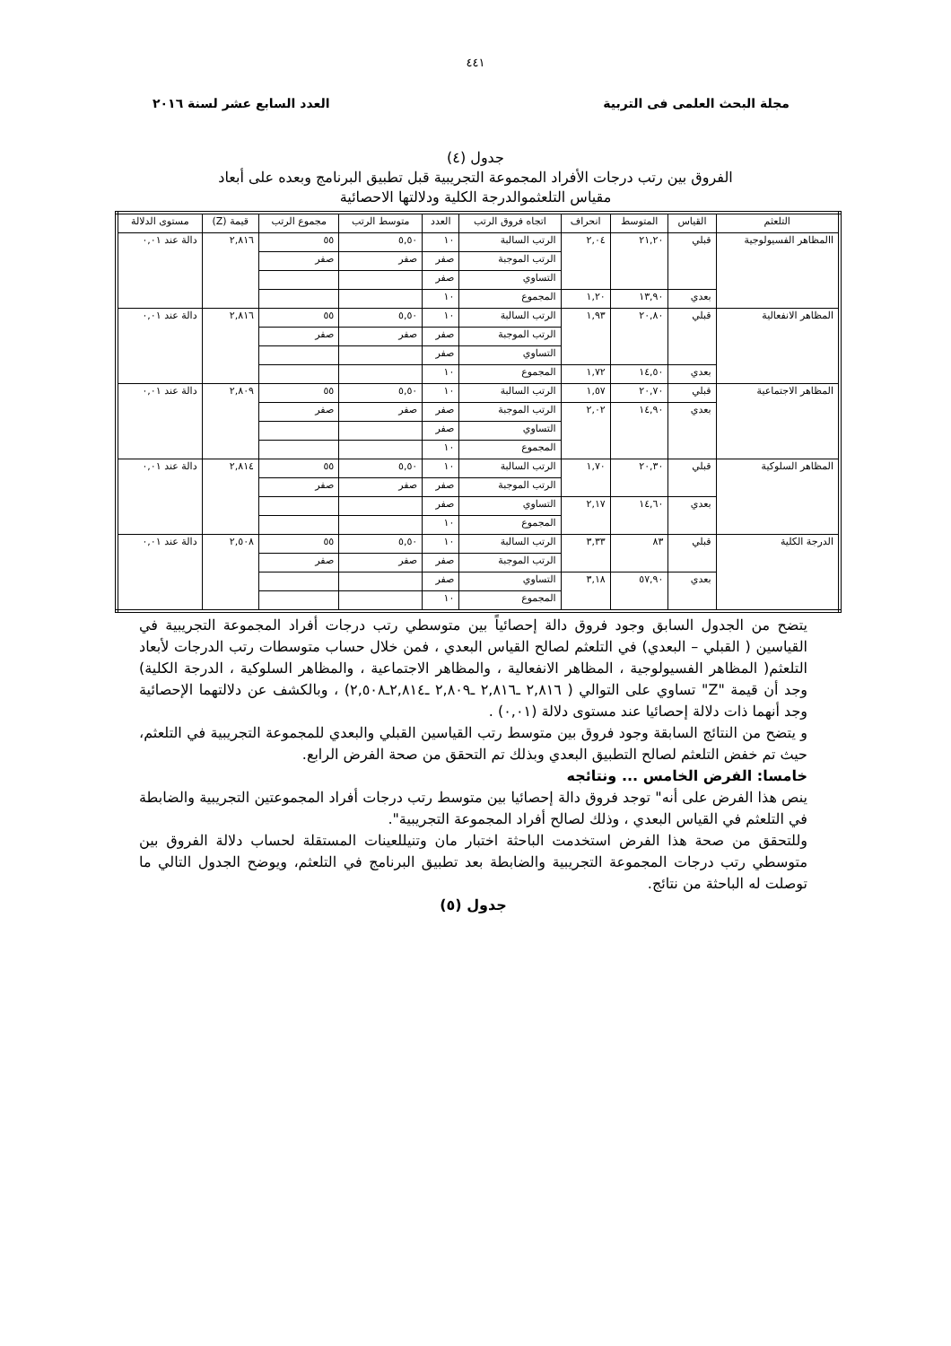٤٤١
مجلة البحث العلمى فى التربية العدد السابع عشر لسنة ٢٠١٦
جدول (٤)
الفروق بين رتب درجات الأفراد المجموعة التجريبية قبل تطبيق البرنامج وبعده على أبعاد
مقياس التلعثموالدرجة الكلية ودلالتها الاحصائية
| التلعثم | القياس | المتوسط | انحراف | اتجاه فروق الرتب | العدد | متوسط الرتب | مجموع الرتب | قيمة (Z) | مستوى الدلالة |
| --- | --- | --- | --- | --- | --- | --- | --- | --- | --- |
| االمظاهر الفسيولوجية | قبلي | ٢١,٢٠ | ٢,٠٤ | الرتب السالبة | ١٠ | ٥,٥٠ | ٥٥ | ٢,٨١٦ | دالة عند ٠,٠١ |
| | | | | الرتب الموجبة | صفر | صفر | صفر | | |
| | | | | التساوي | صفر | | | | |
| | بعدي | ١٣,٩٠ | ١,٢٠ | المجموع | ١٠ | | | | |
| المظاهر الانفعالية | قبلي | ٢٠,٨٠ | ١,٩٣ | الرتب السالبة | ١٠ | ٥,٥٠ | ٥٥ | ٢,٨١٦ | دالة عند ٠,٠١ |
| | | | | الرتب الموجبة | صفر | صفر | صفر | | |
| | | | | التساوي | صفر | | | | |
| | بعدي | ١٤,٥٠ | ١,٧٢ | المجموع | ١٠ | | | | |
| المظاهر الاجتماعية | قبلي | ٢٠,٧٠ | ١,٥٧ | الرتب السالبة | ١٠ | ٥,٥٠ | ٥٥ | ٢,٨٠٩ | دالة عند ٠,٠١ |
| | بعدي | ١٤,٩٠ | ٢,٠٢ | الرتب الموجبة | صفر | صفر | صفر | | |
| | | | | التساوي | صفر | | | | |
| | | | | المجموع | ١٠ | | | | |
| المظاهر السلوكية | قبلي | ٢٠,٣٠ | ١,٧٠ | الرتب السالبة | ١٠ | ٥,٥٠ | ٥٥ | ٢,٨١٤ | دالة عند ٠,٠١ |
| | | | | الرتب الموجبة | صفر | صفر | صفر | | |
| | بعدي | ١٤,٦٠ | ٢,١٧ | التساوي | صفر | | | | |
| | | | | المجموع | ١٠ | | | | |
| الدرجة الكلية | قبلي | ٨٣ | ٣,٣٣ | الرتب السالبة | ١٠ | ٥,٥٠ | ٥٥ | ٢,٥٠٨ | دالة عند ٠,٠١ |
| | | | | الرتب الموجبة | صفر | صفر | صفر | | |
| | بعدي | ٥٧,٩٠ | ٣,١٨ | التساوي | صفر | | | | |
| | | | | المجموع | ١٠ | | | | |
يتضح من الجدول السابق وجود فروق دالة إحصائياً بين متوسطي رتب درجات أفراد المجموعة التجريبية في القياسين ( القبلي – البعدي) في التلعثم لصالح القياس البعدي ، فمن خلال حساب متوسطات رتب الدرجات لأبعاد التلعثم( المظاهر الفسيولوجية ، المظاهر الانفعالية ، والمظاهر الاجتماعية ، والمظاهر السلوكية ، الدرجة الكلية) وجد أن قيمة "Z" تساوي على التوالي ( ٢,٨١٦ ـ٢,٨١٦ ـ٢,٨٠٩ ـ٢,٨١٤ـ٢,٥٠٨) ، وبالكشف عن دلالتهما الإحصائية وجد أنهما ذات دلالة إحصائيا عند مستوى دلالة (٠,٠١) .
و يتضح من النتائج السابقة وجود فروق بين متوسط رتب القياسين القبلي والبعدي للمجموعة التجريبية في التلعثم، حيث تم خفض التلعثم لصالح التطبيق البعدي وبذلك تم التحقق من صحة الفرض الرابع.
خامسا: الفرض الخامس ... ونتائجه
ينص هذا الفرض على أنه" توجد فروق دالة إحصائيا بين متوسط رتب درجات أفراد المجموعتين التجريبية والضابطة في التلعثم في القياس البعدي ، وذلك لصالح أفراد المجموعة التجريبية".
وللتحقق من صحة هذا الفرض استخدمت الباحثة اختبار مان وتنيللعينات المستقلة لحساب دلالة الفروق بين متوسطي رتب درجات المجموعة التجريبية والضابطة بعد تطبيق البرنامج في التلعثم، ويوضح الجدول التالي ما توصلت له الباحثة من نتائج.
جدول (٥)